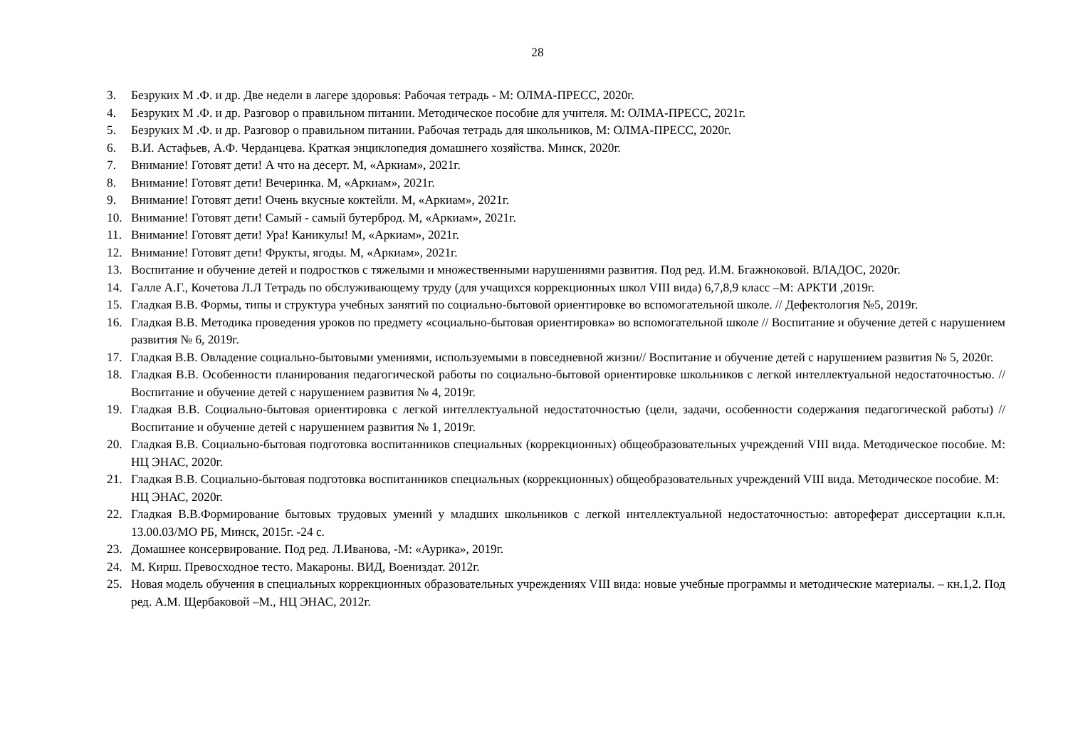28
3. Безруких М .Ф. и др. Две недели в лагере здоровья: Рабочая тетрадь - М: ОЛМА-ПРЕСС, 2020г.
4. Безруких М .Ф. и др. Разговор о правильном питании. Методическое пособие для учителя. М: ОЛМА-ПРЕСС, 2021г.
5. Безруких М .Ф. и др. Разговор о правильном питании. Рабочая тетрадь для школьников, М: ОЛМА-ПРЕСС, 2020г.
6. В.И. Астафьев, А.Ф. Черданцева. Краткая энциклопедия домашнего хозяйства. Минск, 2020г.
7. Внимание! Готовят дети! А что на десерт. М, «Аркиам», 2021г.
8. Внимание! Готовят дети! Вечеринка. М, «Аркиам», 2021г.
9. Внимание! Готовят дети! Очень вкусные коктейли. М, «Аркиам», 2021г.
10. Внимание! Готовят дети! Самый - самый бутерброд. М, «Аркиам», 2021г.
11. Внимание! Готовят дети! Ура! Каникулы! М, «Аркиам», 2021г.
12. Внимание! Готовят дети! Фрукты, ягоды. М, «Аркиам», 2021г.
13. Воспитание и обучение детей и подростков с тяжелыми и множественными нарушениями развития. Под ред. И.М. Бгажноковой. ВЛАДОС, 2020г.
14. Галле А.Г., Кочетова Л.Л Тетрадь по обслуживающему труду (для учащихся коррекционных школ VIII вида) 6,7,8,9 класс –М: АРКТИ ,2019г.
15. Гладкая В.В. Формы, типы и структура учебных занятий по социально-бытовой ориентировке во вспомогательной школе. // Дефектология №5, 2019г.
16. Гладкая В.В. Методика проведения уроков по предмету «социально-бытовая ориентировка» во вспомогательной школе // Воспитание и обучение детей с нарушением развития № 6, 2019г.
17. Гладкая В.В. Овладение социально-бытовыми умениями, используемыми в повседневной жизни// Воспитание и обучение детей с нарушением развития № 5, 2020г.
18. Гладкая В.В. Особенности планирования педагогической работы по социально-бытовой ориентировке школьников с легкой интеллектуальной недостаточностью. // Воспитание и обучение детей с нарушением развития № 4, 2019г.
19. Гладкая В.В. Социально-бытовая ориентировка с легкой интеллектуальной недостаточностью (цели, задачи, особенности содержания педагогической работы) // Воспитание и обучение детей с нарушением развития № 1, 2019г.
20. Гладкая В.В. Социально-бытовая подготовка воспитанников специальных (коррекционных) общеобразовательных учреждений VIII вида. Методическое пособие. М: НЦ ЭНАС, 2020г.
21. Гладкая В.В. Социально-бытовая подготовка воспитанников специальных (коррекционных) общеобразовательных учреждений VIII вида. Методическое пособие. М: НЦ ЭНАС, 2020г.
22. Гладкая В.В.Формирование бытовых трудовых умений у младших школьников с легкой интеллектуальной недостаточностью: автореферат диссертации к.п.н. 13.00.03/МО РБ, Минск, 2015г. -24 с.
23. Домашнее консервирование. Под ред. Л.Иванова, -М: «Аурика», 2019г.
24. М. Кирш. Превосходное тесто. Макароны. ВИД, Воениздат. 2012г.
25. Новая модель обучения в специальных коррекционных образовательных учреждениях VIII вида: новые учебные программы и методические материалы. – кн.1,2. Под ред. А.М. Щербаковой –М., НЦ ЭНАС, 2012г.